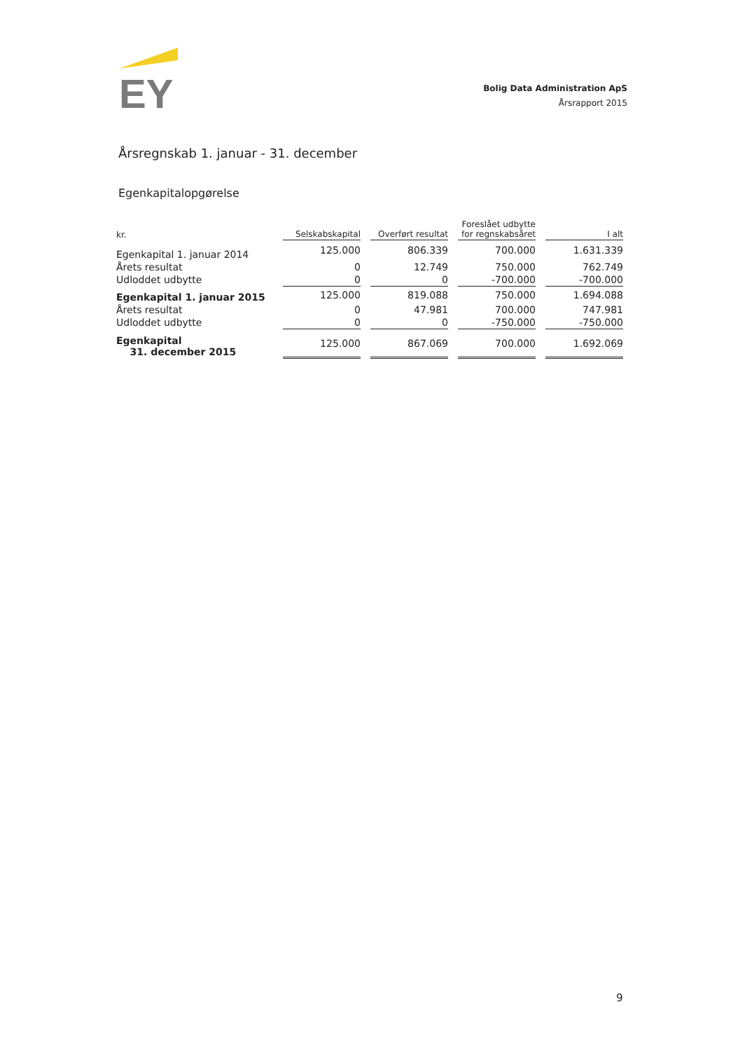EY
Bolig Data Administration ApS
Årsrapport 2015
Årsregnskab 1. januar - 31. december
Egenkapitalopgørelse
| kr. | Selskabskapital | | Overført resultat | | Foreslået udbytte for regnskabsåret | | I alt |
| --- | --- | --- | --- | --- | --- | --- | --- |
| Egenkapital 1. januar 2014 | 125.000 | | 806.339 | | 700.000 | | 1.631.339 |
| Årets resultat | 0 | | 12.749 | | 750.000 | | 762.749 |
| Udloddet udbytte | 0 | | 0 | | -700.000 | | -700.000 |
| Egenkapital 1. januar 2015 | 125.000 | | 819.088 | | 750.000 | | 1.694.088 |
| Årets resultat | 0 | | 47.981 | | 700.000 | | 747.981 |
| Udloddet udbytte | 0 | | 0 | | -750.000 | | -750.000 |
| Egenkapital 31. december 2015 | 125.000 | | 867.069 | | 700.000 | | 1.692.069 |
9